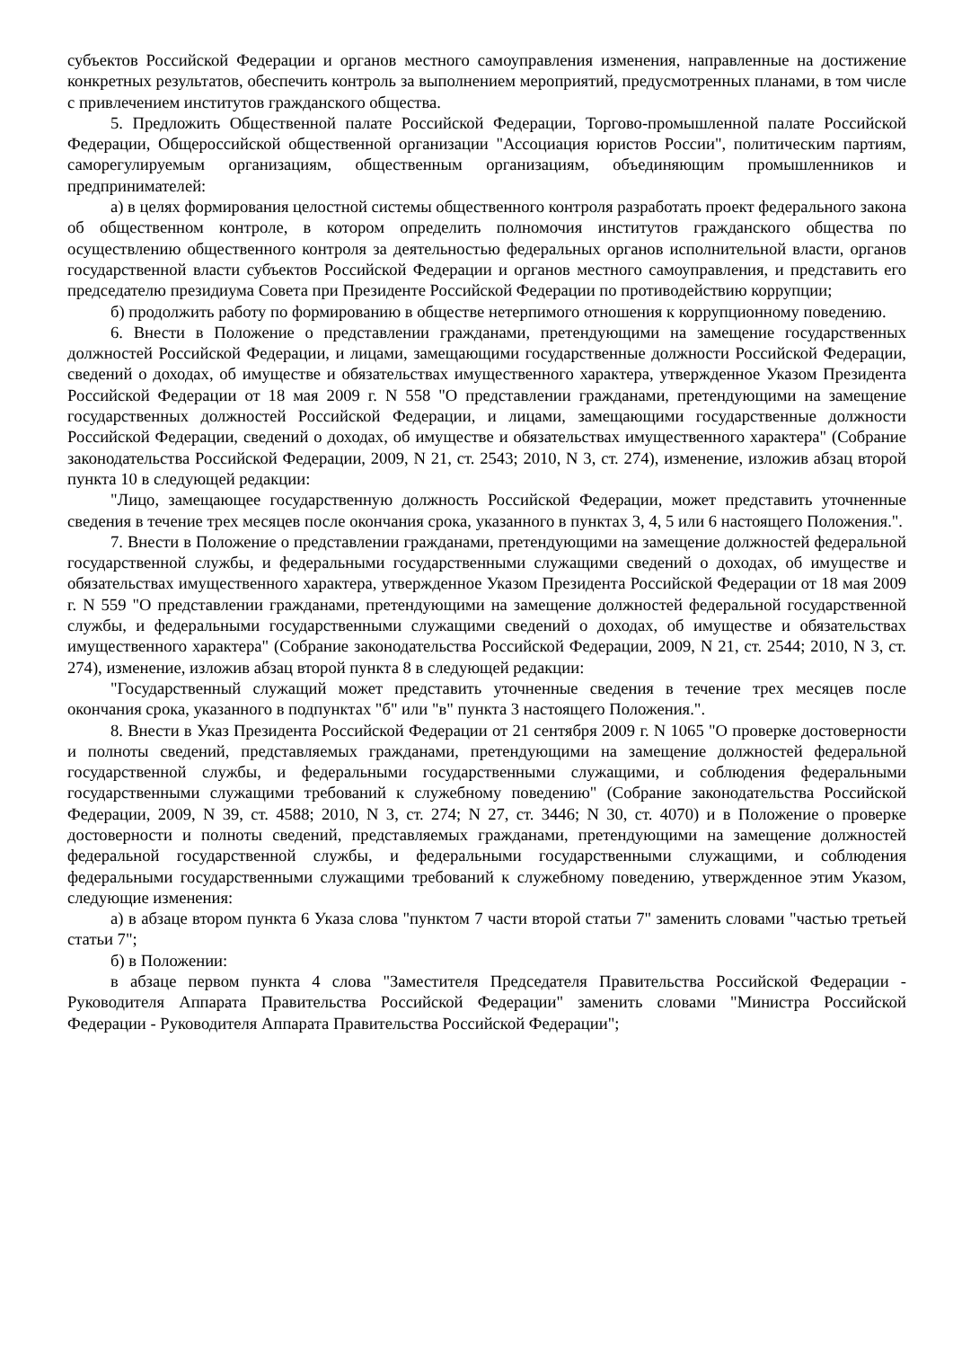субъектов Российской Федерации и органов местного самоуправления изменения, направленные на достижение конкретных результатов, обеспечить контроль за выполнением мероприятий, предусмотренных планами, в том числе с привлечением институтов гражданского общества.
5. Предложить Общественной палате Российской Федерации, Торгово-промышленной палате Российской Федерации, Общероссийской общественной организации "Ассоциация юристов России", политическим партиям, саморегулируемым организациям, общественным организациям, объединяющим промышленников и предпринимателей:
а) в целях формирования целостной системы общественного контроля разработать проект федерального закона об общественном контроле, в котором определить полномочия институтов гражданского общества по осуществлению общественного контроля за деятельностью федеральных органов исполнительной власти, органов государственной власти субъектов Российской Федерации и органов местного самоуправления, и представить его председателю президиума Совета при Президенте Российской Федерации по противодействию коррупции;
б) продолжить работу по формированию в обществе нетерпимого отношения к коррупционному поведению.
6. Внести в Положение о представлении гражданами, претендующими на замещение государственных должностей Российской Федерации, и лицами, замещающими государственные должности Российской Федерации, сведений о доходах, об имуществе и обязательствах имущественного характера, утвержденное Указом Президента Российской Федерации от 18 мая 2009 г. N 558 "О представлении гражданами, претендующими на замещение государственных должностей Российской Федерации, и лицами, замещающими государственные должности Российской Федерации, сведений о доходах, об имуществе и обязательствах имущественного характера" (Собрание законодательства Российской Федерации, 2009, N 21, ст. 2543; 2010, N 3, ст. 274), изменение, изложив абзац второй пункта 10 в следующей редакции:
"Лицо, замещающее государственную должность Российской Федерации, может представить уточненные сведения в течение трех месяцев после окончания срока, указанного в пунктах 3, 4, 5 или 6 настоящего Положения.".
7. Внести в Положение о представлении гражданами, претендующими на замещение должностей федеральной государственной службы, и федеральными государственными служащими сведений о доходах, об имуществе и обязательствах имущественного характера, утвержденное Указом Президента Российской Федерации от 18 мая 2009 г. N 559 "О представлении гражданами, претендующими на замещение должностей федеральной государственной службы, и федеральными государственными служащими сведений о доходах, об имуществе и обязательствах имущественного характера" (Собрание законодательства Российской Федерации, 2009, N 21, ст. 2544; 2010, N 3, ст. 274), изменение, изложив абзац второй пункта 8 в следующей редакции:
"Государственный служащий может представить уточненные сведения в течение трех месяцев после окончания срока, указанного в подпунктах "б" или "в" пункта 3 настоящего Положения.".
8. Внести в Указ Президента Российской Федерации от 21 сентября 2009 г. N 1065 "О проверке достоверности и полноты сведений, представляемых гражданами, претендующими на замещение должностей федеральной государственной службы, и федеральными государственными служащими, и соблюдения федеральными государственными служащими требований к служебному поведению" (Собрание законодательства Российской Федерации, 2009, N 39, ст. 4588; 2010, N 3, ст. 274; N 27, ст. 3446; N 30, ст. 4070) и в Положение о проверке достоверности и полноты сведений, представляемых гражданами, претендующими на замещение должностей федеральной государственной службы, и федеральными государственными служащими, и соблюдения федеральными государственными служащими требований к служебному поведению, утвержденное этим Указом, следующие изменения:
а) в абзаце втором пункта 6 Указа слова "пунктом 7 части второй статьи 7" заменить словами "частью третьей статьи 7";
б) в Положении:
в абзаце первом пункта 4 слова "Заместителя Председателя Правительства Российской Федерации - Руководителя Аппарата Правительства Российской Федерации" заменить словами "Министра Российской Федерации - Руководителя Аппарата Правительства Российской Федерации";